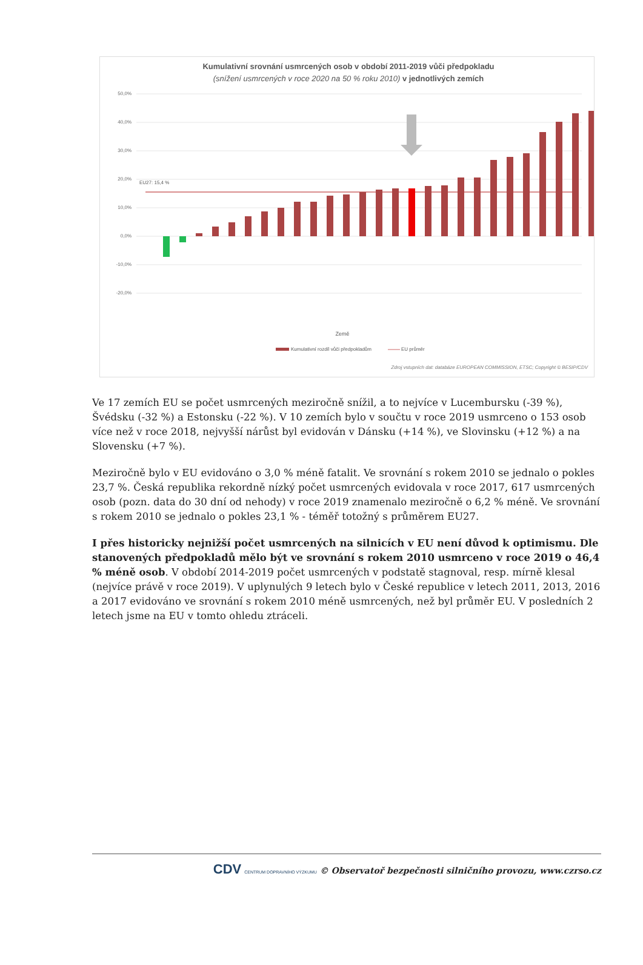Kumulativní srovnání usmrcených osob v období 2011-2019 vůči předpokladu
(snížení usmrcených v roce 2020 na 50 % roku 2010) v jednotlivých zemích
50,0%
40,0%
30,0%
20,0%
10,0%
0,0%
-10,0%
-20,0%
EU27: 15,4 %
Země
Kumulativní rozdíl vůči předpokladům
EU průměr
Zdroj vstupních dat: databáze EUROPEAN COMMISSION, ETSC; Copyright © BESIP/CDV
Ve 17 zemích EU se počet usmrcených meziročně snížil, a to nejvíce v Lucembursku (-39 %), Švédsku (-32 %) a Estonsku (-22 %). V 10 zemích bylo v součtu v roce 2019 usmrceno o 153 osob více než v roce 2018, nejvyšší nárůst byl evidován v Dánsku (+14 %), ve Slovinsku (+12 %) a na Slovensku (+7 %).
Meziročně bylo v EU evidováno o 3,0 % méně fatalit. Ve srovnání s rokem 2010 se jednalo o pokles 23,7 %. Česká republika rekordně nízký počet usmrcených evidovala v roce 2017, 617 usmrcených osob (pozn. data do 30 dní od nehody) v roce 2019 znamenalo meziročně o 6,2 % méně. Ve srovnání s rokem 2010 se jednalo o pokles 23,1 % - téměř totožný s průměrem EU27.
I přes historicky nejnižší počet usmrcených na silnicích v EU není důvod k optimismu. Dle stanovených předpokladů mělo být ve srovnání s rokem 2010 usmrceno v roce 2019 o 46,4 % méně osob. V období 2014-2019 počet usmrcených v podstatě stagnoval, resp. mírně klesal (nejvíce právě v roce 2019). V uplynulých 9 letech bylo v České republice v letech 2011, 2013, 2016 a 2017 evidováno ve srovnání s rokem 2010 méně usmrcených, než byl průměr EU. V posledních 2 letech jsme na EU v tomto ohledu ztráceli.
CDV CENTRUM DOPRAVNÍHO VÝZKUMU © Observatoř bezpečnosti silničního provozu, www.czrso.cz